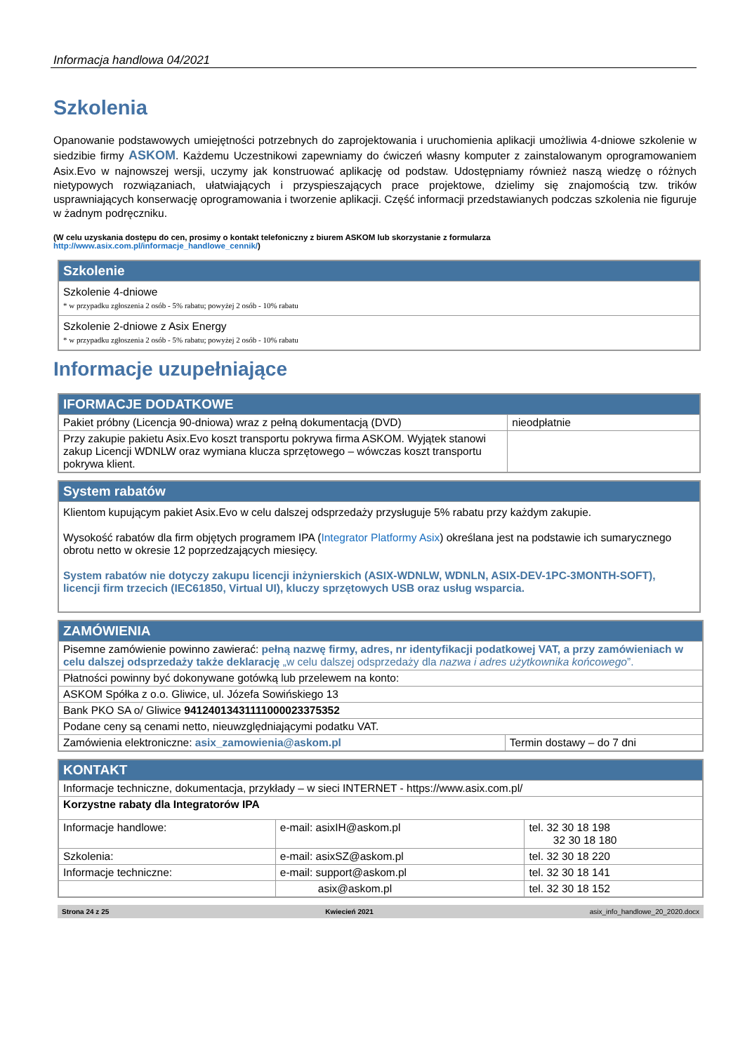Informacja handlowa 04/2021
Szkolenia
Opanowanie podstawowych umiejętności potrzebnych do zaprojektowania i uruchomienia aplikacji umożliwia 4-dniowe szkolenie w siedzibie firmy ASKOM. Każdemu Uczestnikowi zapewniamy do ćwiczeń własny komputer z zainstalowanym oprogramowaniem Asix.Evo w najnowszej wersji, uczymy jak konstruować aplikację od podstaw. Udostępniamy również naszą wiedzę o różnych nietypowych rozwiązaniach, ułatwiających i przyspieszających prace projektowe, dzielimy się znajomością tzw. trików usprawniających konserwację oprogramowania i tworzenie aplikacji. Część informacji przedstawianych podczas szkolenia nie figuruje w żadnym podręczniku.
(W celu uzyskania dostępu do cen, prosimy o kontakt telefoniczny z biurem ASKOM lub skorzystanie z formularza http://www.asix.com.pl/informacje_handlowe_cennik/)
| Szkolenie |
| --- |
| Szkolenie 4-dniowe * w przypadku zgłoszenia 2 osób - 5% rabatu; powyżej 2 osób - 10% rabatu |
| Szkolenie 2-dniowe z Asix Energy * w przypadku zgłoszenia 2 osób - 5% rabatu; powyżej 2 osób - 10% rabatu |
Informacje uzupełniające
| IFORMACJE DODATKOWE | |
| --- | --- |
| Pakiet próbny (Licencja 90-dniowa) wraz z pełną dokumentacją (DVD) | nieodpłatnie |
| Przy zakupie pakietu Asix.Evo koszt transportu pokrywa firma ASKOM. Wyjątek stanowi zakup Licencji WDNLW oraz wymiana klucza sprzętowego – wówczas koszt transportu pokrywa klient. | |
| System rabatów |
| --- |
| Klientom kupującym pakiet Asix.Evo w celu dalszej odsprzedaży przysługuje 5% rabatu przy każdym zakupie. Wysokość rabatów dla firm objętych programem IPA ( Integrator Platformy Asix ) określana jest na podstawie ich sumarycznego obrotu netto w okresie 12 poprzedzających miesięcy. System rabatów nie dotyczy zakupu licencji inżynierskich (ASIX-WDNLW, WDNLN, ASIX-DEV-1PC-3MONTH-SOFT), licencji firm trzecich (IEC61850, Virtual UI), kluczy sprzętowych USB oraz usług wsparcia. |
| ZAMÓWIENIA | |
| --- | --- |
| Pisemne zamówienie powinno zawierać: pełną nazwę firmy, adres, nr identyfikacji podatkowej VAT, a przy zamówieniach w celu dalszej odsprzedaży także deklarację „w celu dalszej odsprzedaży dla nazwa i adres użytkownika końcowego ”. | |
| Płatności powinny być dokonywane gotówką lub przelewem na konto: | |
| ASKOM Spółka z o.o. Gliwice, ul. Józefa Sowińskiego 13 | |
| Bank PKO SA o/ Gliwice 94124013431111000023375352 | |
| Podane ceny są cenami netto, nieuwzględniającymi podatku VAT. | |
| Zamówienia elektroniczne: asix_zamowienia@askom.pl | Termin dostawy – do 7 dni |
| KONTAKT | | |
| --- | --- | --- |
| Informacje techniczne, dokumentacja, przykłady – w sieci INTERNET - https://www.asix.com.pl/ | | |
| Korzystne rabaty dla Integratorów IPA | | |
| Informacje handlowe: | e-mail: asixIH@askom.pl | tel. 32 30 18 198 32 30 18 180 |
| Szkolenia: | e-mail: asixSZ@askom.pl | tel. 32 30 18 220 |
| Informacje techniczne: | e-mail: support@askom.pl | tel. 32 30 18 141 |
| | asix@askom.pl | tel. 32 30 18 152 |
Strona 24 z 25 Kwiecień 2021 asix_info_handlowe_20_2020.docx